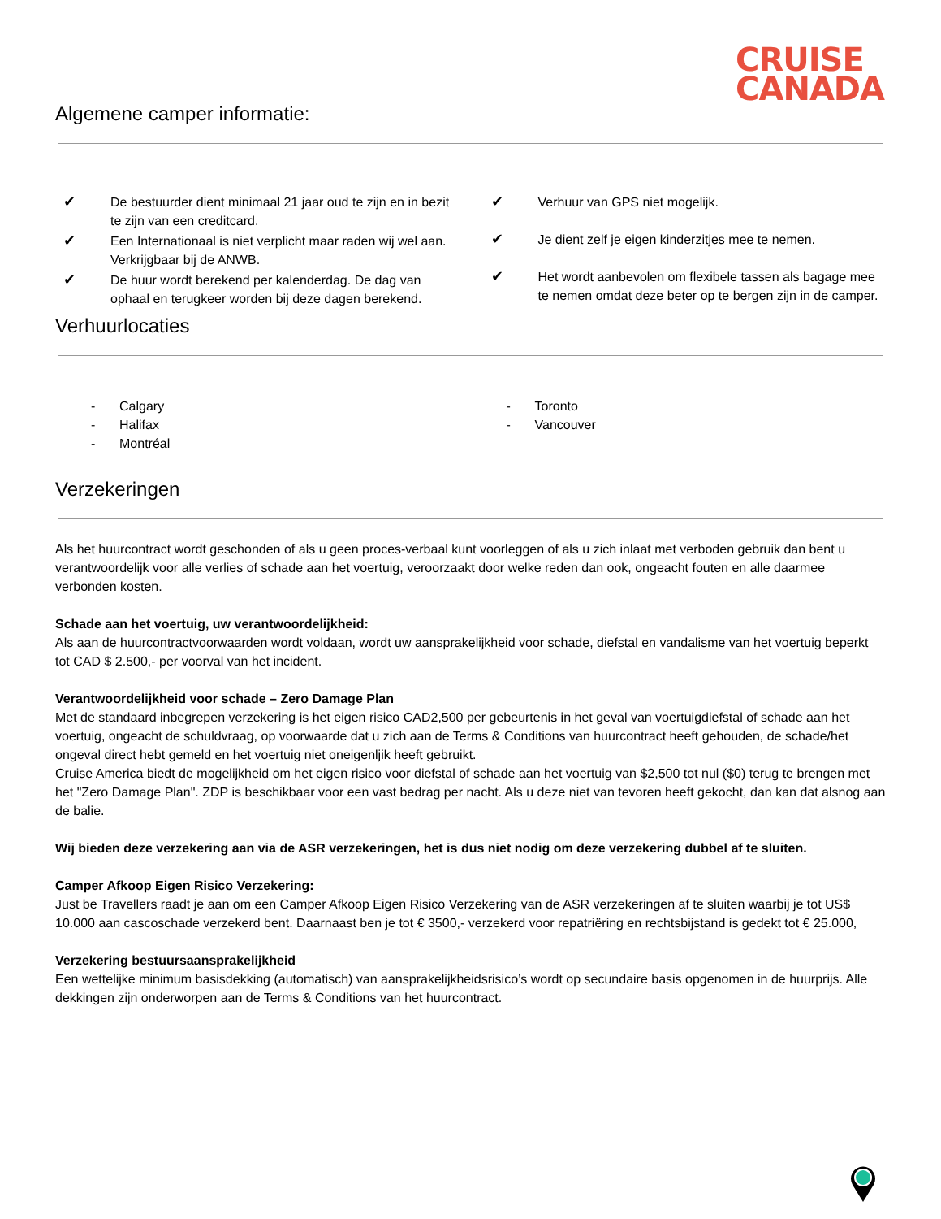CRUISE
CANADA
Algemene camper informatie:
✔ De bestuurder dient minimaal 21 jaar oud te zijn en in bezit te zijn van een creditcard.
✔ Een Internationaal is niet verplicht maar raden wij wel aan. Verkrijgbaar bij de ANWB.
✔ De huur wordt berekend per kalenderdag. De dag van ophaal en terugkeer worden bij deze dagen berekend.
✔ Verhuur van GPS niet mogelijk.
✔ Je dient zelf je eigen kinderzitjes mee te nemen.
✔ Het wordt aanbevolen om flexibele tassen als bagage mee te nemen omdat deze beter op te bergen zijn in de camper.
Verhuurlocaties
- Calgary
- Halifax
- Montréal
- Toronto
- Vancouver
Verzekeringen
Als het huurcontract wordt geschonden of als u geen proces-verbaal kunt voorleggen of als u zich inlaat met verboden gebruik dan bent u verantwoordelijk voor alle verlies of schade aan het voertuig, veroorzaakt door welke reden dan ook, ongeacht fouten en alle daarmee verbonden kosten.
Schade aan het voertuig, uw verantwoordelijkheid:
Als aan de huurcontractvoorwaarden wordt voldaan, wordt uw aansprakelijkheid voor schade, diefstal en vandalisme van het voertuig beperkt tot CAD $ 2.500,- per voorval van het incident.
Verantwoordelijkheid voor schade – Zero Damage Plan
Met de standaard inbegrepen verzekering is het eigen risico CAD2,500 per gebeurtenis in het geval van voertuigdiefstal of schade aan het voertuig, ongeacht de schuldvraag, op voorwaarde dat u zich aan de Terms & Conditions van huurcontract heeft gehouden, de schade/het ongeval direct hebt gemeld en het voertuig niet oneigenljik heeft gebruikt.
Cruise America biedt de mogelijkheid om het eigen risico voor diefstal of schade aan het voertuig van $2,500 tot nul ($0) terug te brengen met het "Zero Damage Plan". ZDP is beschikbaar voor een vast bedrag per nacht. Als u deze niet van tevoren heeft gekocht, dan kan dat alsnog aan de balie.
Wij bieden deze verzekering aan via de ASR verzekeringen, het is dus niet nodig om deze verzekering dubbel af te sluiten.
Camper Afkoop Eigen Risico Verzekering:
Just be Travellers raadt je aan om een Camper Afkoop Eigen Risico Verzekering van de ASR verzekeringen af te sluiten waarbij je tot US$ 10.000 aan cascoschade verzekerd bent. Daarnaast ben je tot € 3500,- verzekerd voor repatriëring en rechtsbijstand is gedekt tot € 25.000,
Verzekering bestuursaansprakelijkheid
Een wettelijke minimum basisdekking (automatisch) van aansprakelijkheidsrisico’s wordt op secundaire basis opgenomen in de huurprijs. Alle dekkingen zijn onderworpen aan de Terms & Conditions van het huurcontract.